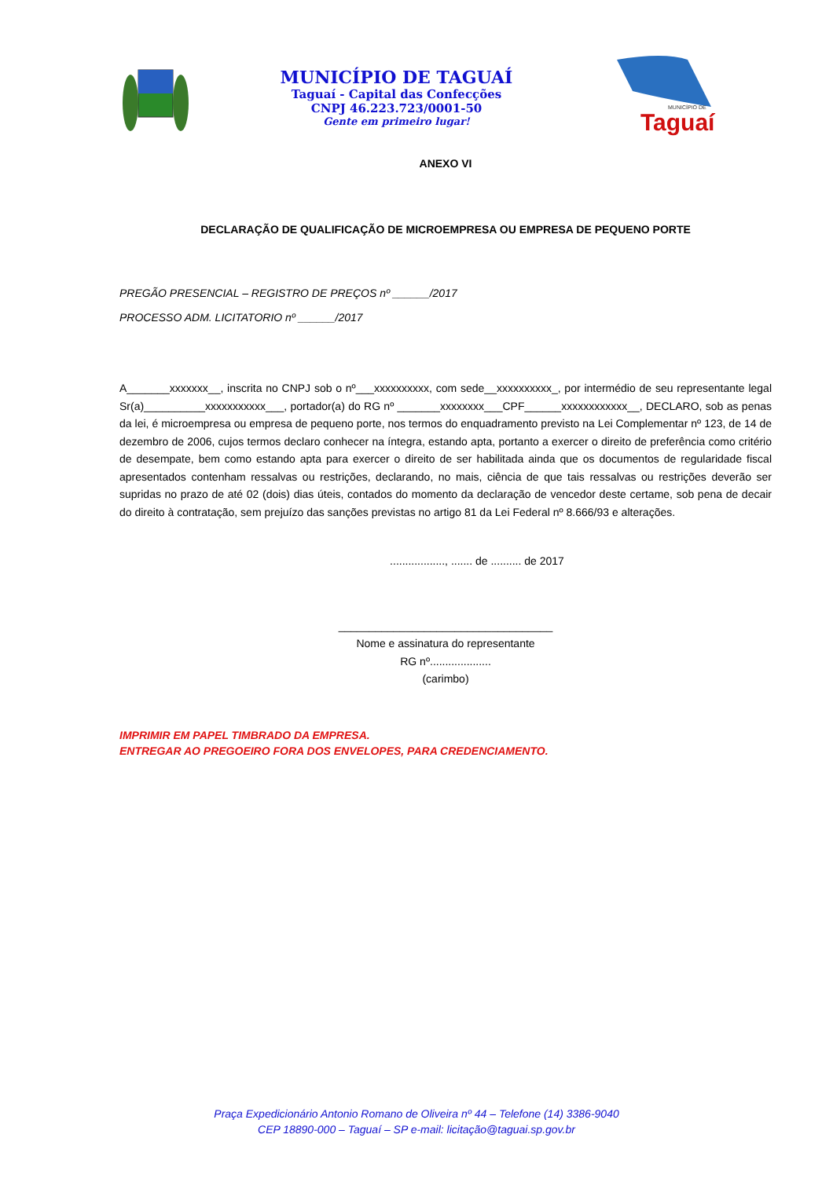MUNICÍPIO DE TAGUAÍ
Taguaí - Capital das Confecções
CNPJ 46.223.723/0001-50
Gente em primeiro lugar!
MUNICÍPIO DE
Taguaí
ANEXO VI
DECLARAÇÃO DE QUALIFICAÇÃO DE MICROEMPRESA OU EMPRESA DE PEQUENO PORTE
PREGÃO PRESENCIAL – REGISTRO DE PREÇOS nº ______/2017
PROCESSO ADM. LICITATORIO nº ______/2017
A_______xxxxxxx__, inscrita no CNPJ sob o nº___xxxxxxxxxx, com sede__xxxxxxxxxx_, por intermédio de seu representante legal Sr(a)__________xxxxxxxxxxx___, portador(a) do RG nº _______xxxxxxxx___CPF______xxxxxxxxxxxx__, DECLARO, sob as penas da lei, é microempresa ou empresa de pequeno porte, nos termos do enquadramento previsto na Lei Complementar nº 123, de 14 de dezembro de 2006, cujos termos declaro conhecer na íntegra, estando apta, portanto a exercer o direito de preferência como critério de desempate, bem como estando apta para exercer o direito de ser habilitada ainda que os documentos de regularidade fiscal apresentados contenham ressalvas ou restrições, declarando, no mais, ciência de que tais ressalvas ou restrições deverão ser supridas no prazo de até 02 (dois) dias úteis, contados do momento da declaração de vencedor deste certame, sob pena de decair do direito à contratação, sem prejuízo das sanções previstas no artigo 81 da Lei Federal nº 8.666/93 e alterações.
.................., ....... de .......... de 2017
___________________________________
Nome e assinatura do representante
RG nº....................
(carimbo)
IMPRIMIR EM PAPEL TIMBRADO DA EMPRESA.
ENTREGAR AO PREGOEIRO FORA DOS ENVELOPES, PARA CREDENCIAMENTO.
Praça Expedicionário Antonio Romano de Oliveira nº 44 – Telefone (14) 3386-9040
CEP 18890-000 – Taguaí – SP e-mail: licitação@taguai.sp.gov.br